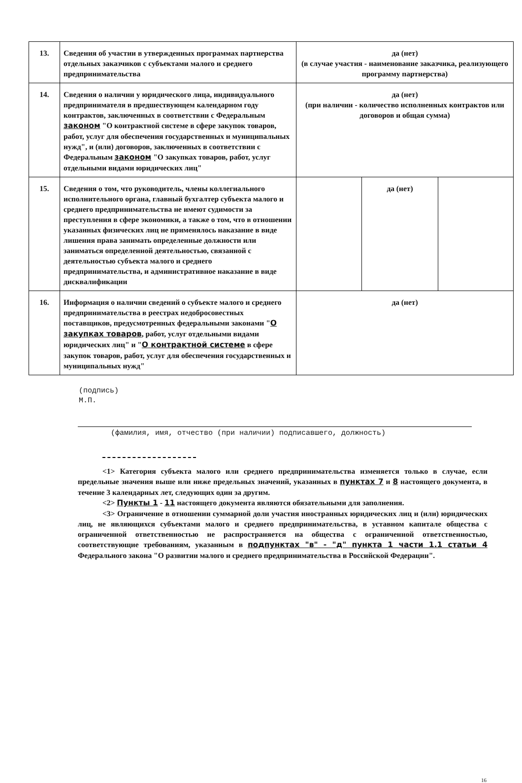| 13. | Сведения об участии в утвержденных программах партнерства отдельных заказчиков с субъектами малого и среднего предпринимательства | да (нет) (в случае участия - наименование заказчика, реализующего программу партнерства) | | |
| 14. | Сведения о наличии у юридического лица, индивидуального предпринимателя в предшествующем календарном году контрактов, заключенных в соответствии с Федеральным законом "О контрактной системе в сфере закупок товаров, работ, услуг для обеспечения государственных и муниципальных нужд", и (или) договоров, заключенных в соответствии с Федеральным законом "О закупках товаров, работ, услуг отдельными видами юридических лиц" | да (нет) (при наличии - количество исполненных контрактов или договоров и общая сумма) | | |
| 15. | Сведения о том, что руководитель, члены коллегиального исполнительного органа, главный бухгалтер субъекта малого и среднего предпринимательства не имеют судимости за преступления в сфере экономики, а также о том, что в отношении указанных физических лиц не применялось наказание в виде лишения права занимать определенные должности или заниматься определенной деятельностью, связанной с деятельностью субъекта малого и среднего предпринимательства, и административное наказание в виде дисквалификации | | да (нет) | |
| 16. | Информация о наличии сведений о субъекте малого и среднего предпринимательства в реестрах недобросовестных поставщиков, предусмотренных федеральными законами " О закупках товаров , работ, услуг отдельными видами юридических лиц" и " О контрактной системе в сфере закупок товаров, работ, услуг для обеспечения государственных и муниципальных нужд" | да (нет) | | |
(подпись)
М.П.
(фамилия, имя, отчество (при наличии) подписавшего, должность)
<1> Категория субъекта малого или среднего предпринимательства изменяется только в случае, если предельные значения выше или ниже предельных значений, указанных в пунктах 7 и 8 настоящего документа, в течение 3 календарных лет, следующих один за другим.
<2> Пункты 1 - 11 настоящего документа являются обязательными для заполнения.
<3> Ограничение в отношении суммарной доли участия иностранных юридических лиц и (или) юридических лиц, не являющихся субъектами малого и среднего предпринимательства, в уставном капитале общества с ограниченной ответственностью не распространяется на общества с ограниченной ответственностью, соответствующие требованиям, указанным в подпунктах "в" - "д" пункта 1 части 1.1 статьи 4 Федерального закона "О развитии малого и среднего предпринимательства в Российской Федерации".
16